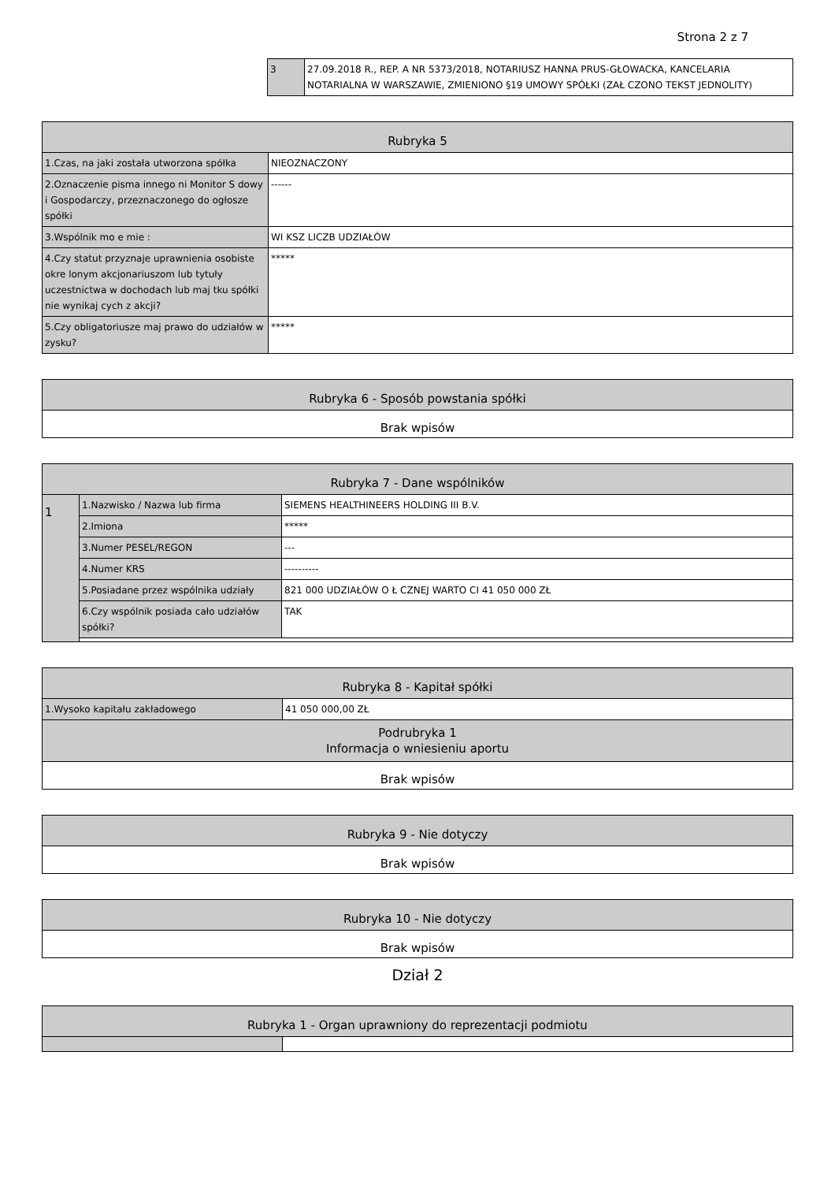Strona 2 z 7
| 3 | 27.09.2018 R., REP. A NR 5373/2018, NOTARIUSZ HANNA PRUS-GŁOWACKA, KANCELARIA NOTARIALNA W WARSZAWIE, ZMIENIONO §19 UMOWY SPÓŁKI (ZAŁ CZONO TEKST JEDNOLITY) |
| Rubryka 5 | |
| --- | --- |
| 1.Czas, na jaki została utworzona spółka | NIEOZNACZONY |
| 2.Oznaczenie pisma innego ni Monitor S dowy i Gospodarczy, przeznaczonego do ogłosze spółki | ------ |
| 3.Wspólnik mo e mie : | WI KSZ LICZB UDZIAŁÓW |
| 4.Czy statut przyznaje uprawnienia osobiste okre lonym akcjonariuszom lub tytuły uczestnictwa w dochodach lub maj tku spółki nie wynikaj cych z akcji? | ***** |
| 5.Czy obligatoriusze maj prawo do udziałów w zysku? | ***** |
| Rubryka 6 - Sposób powstania spółki |
| --- |
| Brak wpisów |
| Rubryka 7 - Dane wspólników | | |
| --- | --- | --- |
| 1 | 1.Nazwisko / Nazwa lub firma | SIEMENS HEALTHINEERS HOLDING III B.V. |
| | 2.Imiona | ***** |
| | 3.Numer PESEL/REGON | --- |
| | 4.Numer KRS | ---------- |
| | 5.Posiadane przez wspólnika udziały | 821 000 UDZIAŁÓW O Ł CZNEJ WARTO CI 41 050 000 ZŁ |
| | 6.Czy wspólnik posiada cało udziałów spółki? | TAK |
| Rubryka 8 - Kapitał spółki | |
| --- | --- |
| 1.Wysoko kapitału zakładowego | 41 050 000,00 ZŁ |
| Podrubryka 1 Informacja o wniesieniu aportu | |
| Brak wpisów | |
| Rubryka 9 - Nie dotyczy |
| --- |
| Brak wpisów |
| Rubryka 10 - Nie dotyczy |
| --- |
| Brak wpisów |
Dział 2
| Rubryka 1 - Organ uprawniony do reprezentacji podmiotu | |
| --- | --- |